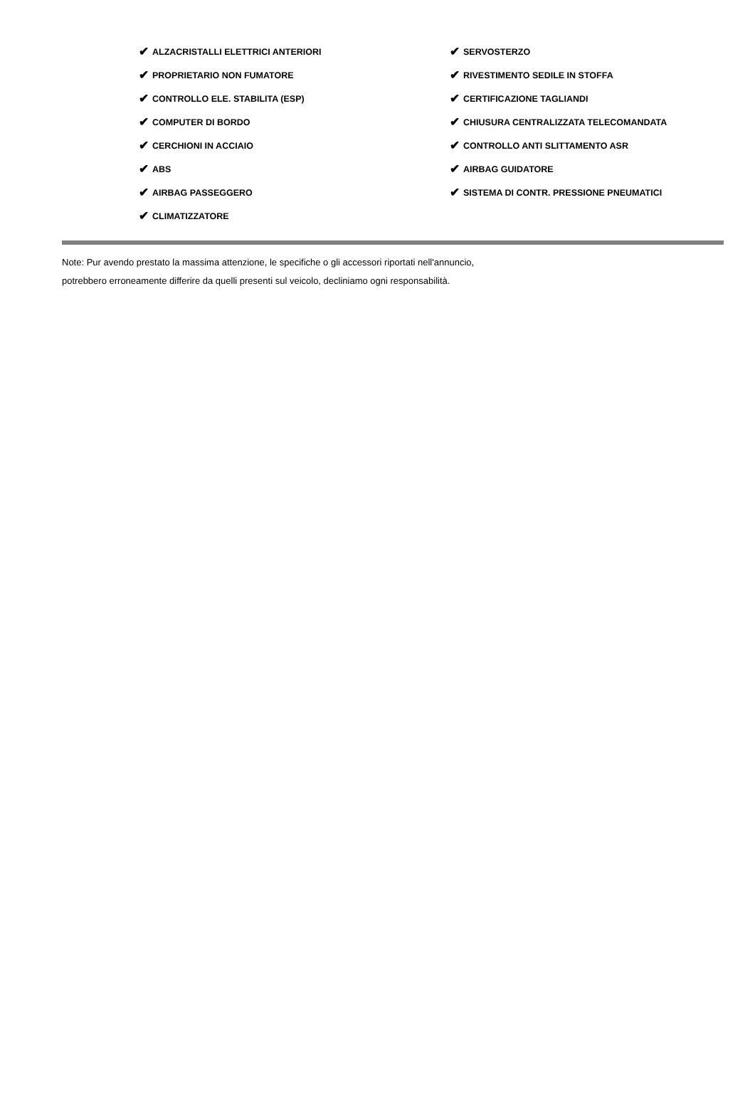✔ ALZACRISTALLI ELETTRICI ANTERIORI
✔ SERVOSTERZO
✔ PROPRIETARIO NON FUMATORE
✔ RIVESTIMENTO SEDILE IN STOFFA
✔ CONTROLLO ELE. STABILITA (ESP)
✔ CERTIFICAZIONE TAGLIANDI
✔ COMPUTER DI BORDO
✔ CHIUSURA CENTRALIZZATA TELECOMANDATA
✔ CERCHIONI IN ACCIAIO
✔ CONTROLLO ANTI SLITTAMENTO ASR
✔ ABS
✔ AIRBAG GUIDATORE
✔ AIRBAG PASSEGGERO
✔ SISTEMA DI CONTR. PRESSIONE PNEUMATICI
✔ CLIMATIZZATORE
Note: Pur avendo prestato la massima attenzione, le specifiche o gli accessori riportati nell'annuncio,
potrebbero erroneamente differire da quelli presenti sul veicolo, decliniamo ogni responsabilità.